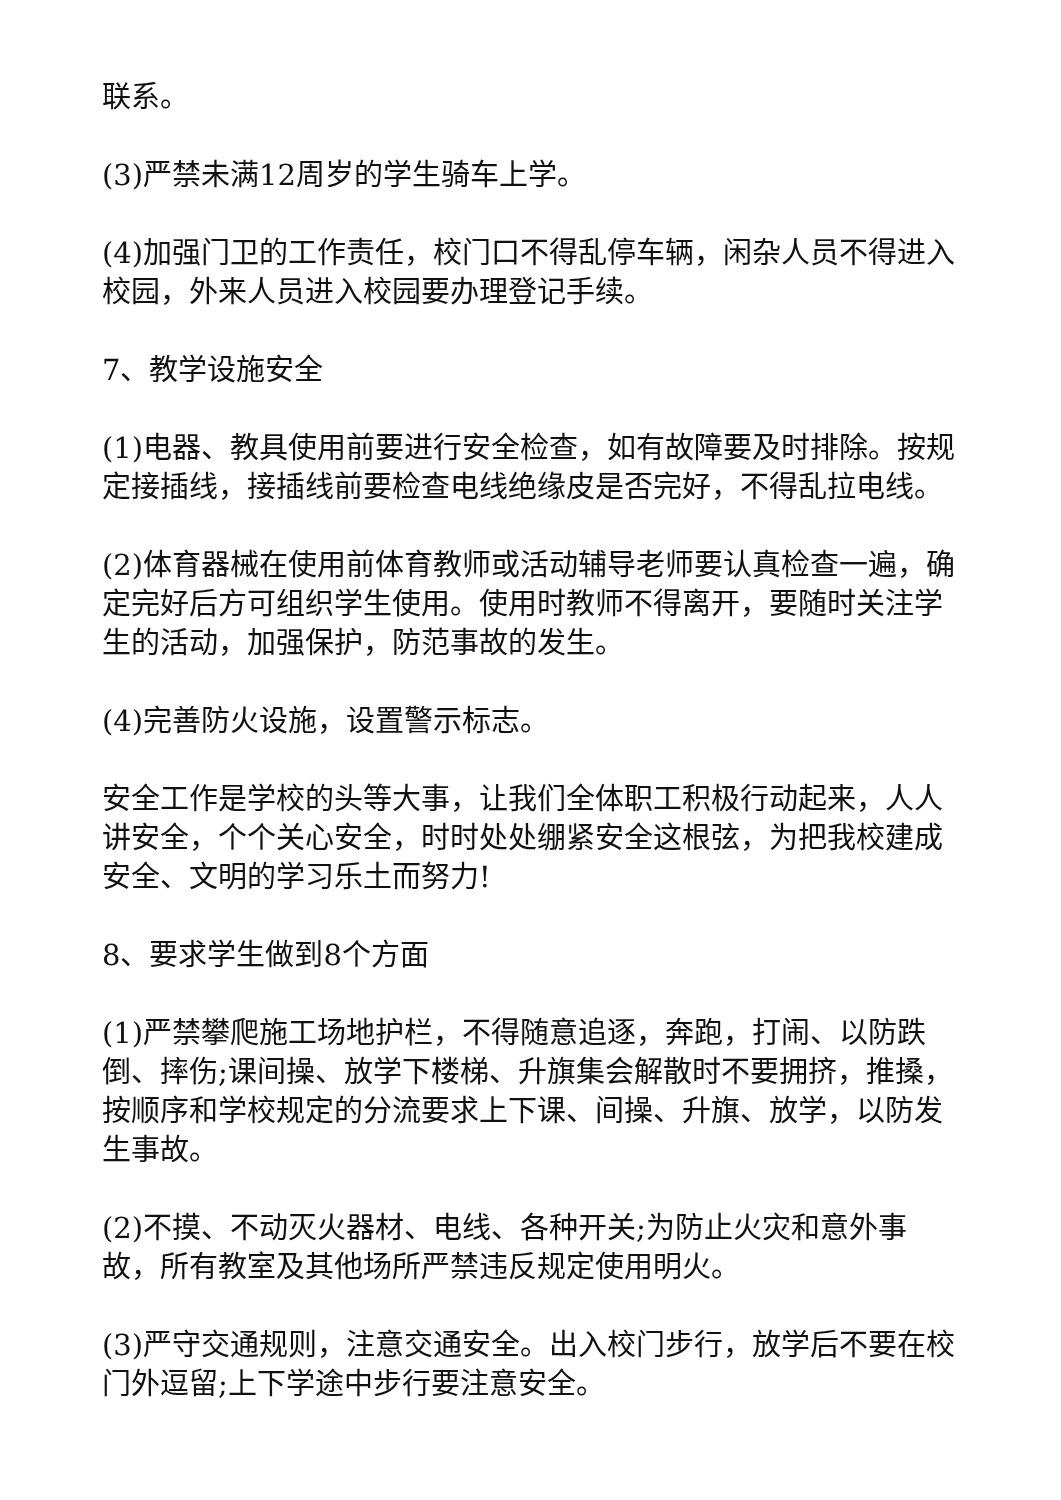联系。
(3)严禁未满12周岁的学生骑车上学。
(4)加强门卫的工作责任，校门口不得乱停车辆，闲杂人员不得进入校园，外来人员进入校园要办理登记手续。
7、教学设施安全
(1)电器、教具使用前要进行安全检查，如有故障要及时排除。按规定接插线，接插线前要检查电线绝缘皮是否完好，不得乱拉电线。
(2)体育器械在使用前体育教师或活动辅导老师要认真检查一遍，确定完好后方可组织学生使用。使用时教师不得离开，要随时关注学生的活动，加强保护，防范事故的发生。
(4)完善防火设施，设置警示标志。
安全工作是学校的头等大事，让我们全体职工积极行动起来，人人讲安全，个个关心安全，时时处处绷紧安全这根弦，为把我校建成安全、文明的学习乐土而努力!
8、要求学生做到8个方面
(1)严禁攀爬施工场地护栏，不得随意追逐，奔跑，打闹、以防跌倒、摔伤;课间操、放学下楼梯、升旗集会解散时不要拥挤，推搡，按顺序和学校规定的分流要求上下课、间操、升旗、放学，以防发生事故。
(2)不摸、不动灭火器材、电线、各种开关;为防止火灾和意外事故，所有教室及其他场所严禁违反规定使用明火。
(3)严守交通规则，注意交通安全。出入校门步行，放学后不要在校门外逗留;上下学途中步行要注意安全。